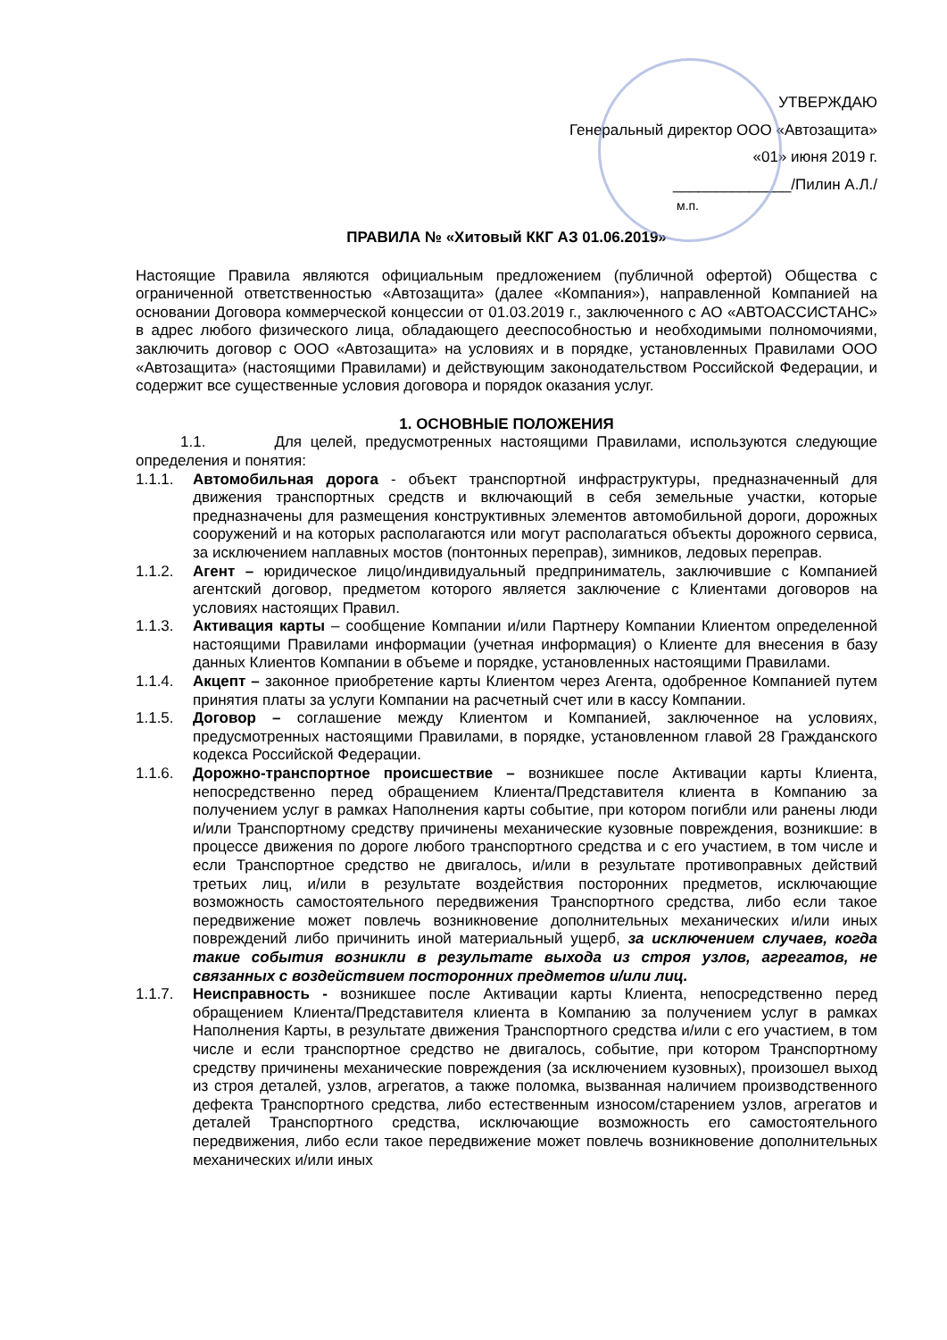УТВЕРЖДАЮ
Генеральный директор ООО «Автозащита»
«01» июня 2019 г.
______________/Пилин А.Л./
м.п.
ПРАВИЛА № «Хитовый ККГ АЗ 01.06.2019»
Настоящие Правила являются официальным предложением (публичной офертой) Общества с ограниченной ответственностью «Автозащита» (далее «Компания»), направленной Компанией на основании Договора коммерческой концессии от 01.03.2019 г., заключенного с АО «АВТОАССИСТАНС» в адрес любого физического лица, обладающего дееспособностью и необходимыми полномочиями, заключить договор с ООО «Автозащита» на условиях и в порядке, установленных Правилами ООО «Автозащита» (настоящими Правилами) и действующим законодательством Российской Федерации, и содержит все существенные условия договора и порядок оказания услуг.
1. ОСНОВНЫЕ ПОЛОЖЕНИЯ
1.1. Для целей, предусмотренных настоящими Правилами, используются следующие определения и понятия:
1.1.1. Автомобильная дорога - объект транспортной инфраструктуры, предназначенный для движения транспортных средств и включающий в себя земельные участки, которые предназначены для размещения конструктивных элементов автомобильной дороги, дорожных сооружений и на которых располагаются или могут располагаться объекты дорожного сервиса, за исключением наплавных мостов (понтонных переправ), зимников, ледовых переправ.
1.1.2. Агент – юридическое лицо/индивидуальный предприниматель, заключившие с Компанией агентский договор, предметом которого является заключение с Клиентами договоров на условиях настоящих Правил.
1.1.3. Активация карты – сообщение Компании и/или Партнеру Компании Клиентом определенной настоящими Правилами информации (учетная информация) о Клиенте для внесения в базу данных Клиентов Компании в объеме и порядке, установленных настоящими Правилами.
1.1.4. Акцепт – законное приобретение карты Клиентом через Агента, одобренное Компанией путем принятия платы за услуги Компании на расчетный счет или в кассу Компании.
1.1.5. Договор – соглашение между Клиентом и Компанией, заключенное на условиях, предусмотренных настоящими Правилами, в порядке, установленном главой 28 Гражданского кодекса Российской Федерации.
1.1.6. Дорожно-транспортное происшествие – возникшее после Активации карты Клиента, непосредственно перед обращением Клиента/Представителя клиента в Компанию за получением услуг в рамках Наполнения карты событие, при котором погибли или ранены люди и/или Транспортному средству причинены механические кузовные повреждения, возникшие: в процессе движения по дороге любого транспортного средства и с его участием, в том числе и если Транспортное средство не двигалось, и/или в результате противоправных действий третьих лиц, и/или в результате воздействия посторонних предметов, исключающие возможность самостоятельного передвижения Транспортного средства, либо если такое передвижение может повлечь возникновение дополнительных механических и/или иных повреждений либо причинить иной материальный ущерб, за исключением случаев, когда такие события возникли в результате выхода из строя узлов, агрегатов, не связанных с воздействием посторонних предметов и/или лиц.
1.1.7. Неисправность - возникшее после Активации карты Клиента, непосредственно перед обращением Клиента/Представителя клиента в Компанию за получением услуг в рамках Наполнения Карты, в результате движения Транспортного средства и/или с его участием, в том числе и если транспортное средство не двигалось, событие, при котором Транспортному средству причинены механические повреждения (за исключением кузовных), произошел выход из строя деталей, узлов, агрегатов, а также поломка, вызванная наличием производственного дефекта Транспортного средства, либо естественным износом/старением узлов, агрегатов и деталей Транспортного средства, исключающие возможность его самостоятельного передвижения, либо если такое передвижение может повлечь возникновение дополнительных механических и/или иных